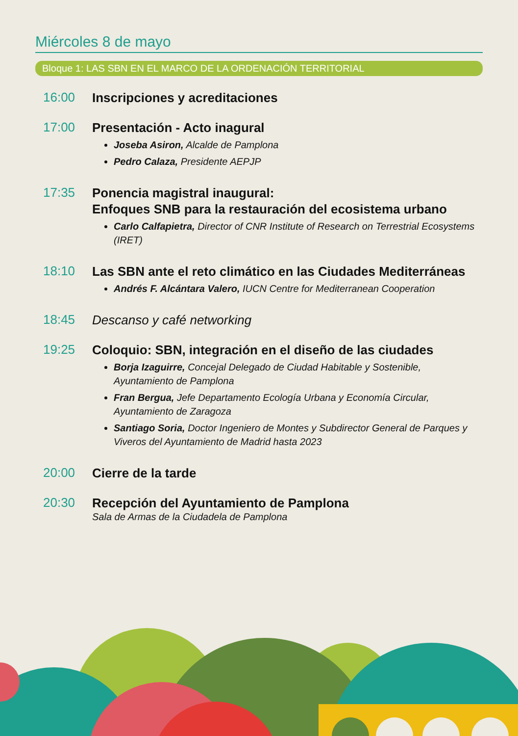Miércoles 8 de mayo
Bloque 1: LAS SBN EN EL MARCO DE LA ORDENACIÓN TERRITORIAL
16:00
Inscripciones y acreditaciones
17:00
Presentación - Acto inagural
Joseba Asiron, Alcalde de Pamplona
Pedro Calaza, Presidente AEPJP
17:35
Ponencia magistral inaugural:
Enfoques SNB para la restauración del ecosistema urbano
Carlo Calfapietra, Director of CNR Institute of Research on Terrestrial Ecosystems (IRET)
18:10
Las SBN ante el reto climático en las Ciudades Mediterráneas
Andrés F. Alcántara Valero, IUCN Centre for Mediterranean Cooperation
18:45
Descanso y café networking
19:25
Coloquio: SBN, integración en el diseño de las ciudades
Borja Izaguirre, Concejal Delegado de Ciudad Habitable y Sostenible, Ayuntamiento de Pamplona
Fran Bergua, Jefe Departamento Ecología Urbana y Economía Circular, Ayuntamiento de Zaragoza
Santiago Soria, Doctor Ingeniero de Montes y Subdirector General de Parques y Viveros del Ayuntamiento de Madrid hasta 2023
20:00
Cierre de la tarde
20:30
Recepción del Ayuntamiento de Pamplona
Sala de Armas de la Ciudadela de Pamplona